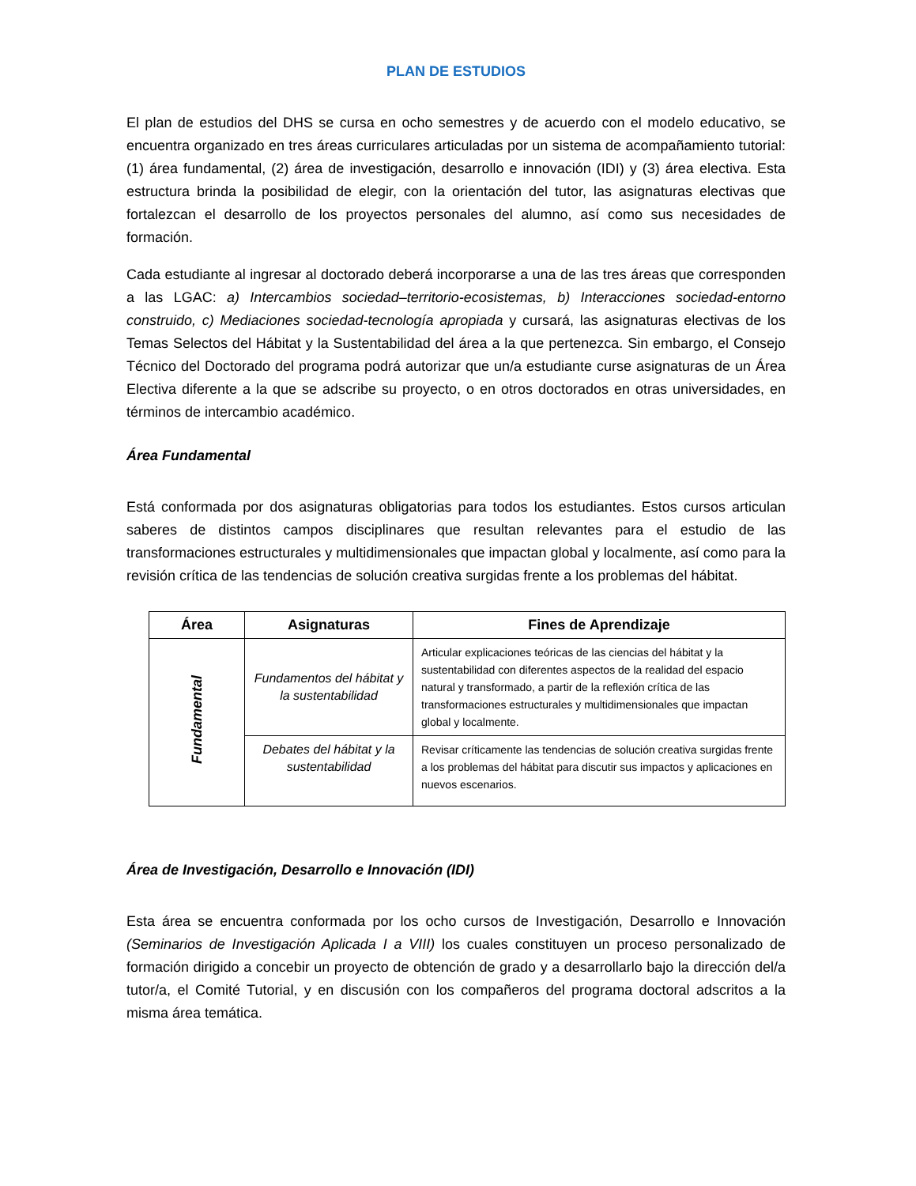PLAN DE ESTUDIOS
El plan de estudios del DHS se cursa en ocho semestres y de acuerdo con el modelo educativo, se encuentra organizado en tres áreas curriculares articuladas por un sistema de acompañamiento tutorial: (1) área fundamental, (2) área de investigación, desarrollo e innovación (IDI) y (3) área electiva. Esta estructura brinda la posibilidad de elegir, con la orientación del tutor, las asignaturas electivas que fortalezcan el desarrollo de los proyectos personales del alumno, así como sus necesidades de formación.
Cada estudiante al ingresar al doctorado deberá incorporarse a una de las tres áreas que corresponden a las LGAC: a) Intercambios sociedad–territorio-ecosistemas, b) Interacciones sociedad-entorno construido, c) Mediaciones sociedad-tecnología apropiada y cursará, las asignaturas electivas de los Temas Selectos del Hábitat y la Sustentabilidad del área a la que pertenezca. Sin embargo, el Consejo Técnico del Doctorado del programa podrá autorizar que un/a estudiante curse asignaturas de un Área Electiva diferente a la que se adscribe su proyecto, o en otros doctorados en otras universidades, en términos de intercambio académico.
Área Fundamental
Está conformada por dos asignaturas obligatorias para todos los estudiantes. Estos cursos articulan saberes de distintos campos disciplinares que resultan relevantes para el estudio de las transformaciones estructurales y multidimensionales que impactan global y localmente, así como para la revisión crítica de las tendencias de solución creativa surgidas frente a los problemas del hábitat.
| Área | Asignaturas | Fines de Aprendizaje |
| --- | --- | --- |
| Fundamental | Fundamentos del hábitat y la sustentabilidad | Articular explicaciones teóricas de las ciencias del hábitat y la sustentabilidad con diferentes aspectos de la realidad del espacio natural y transformado, a partir de la reflexión crítica de las transformaciones estructurales y multidimensionales que impactan global y localmente. |
| | Debates del hábitat y la sustentabilidad | Revisar críticamente las tendencias de solución creativa surgidas frente a los problemas del hábitat para discutir sus impactos y aplicaciones en nuevos escenarios. |
Área de Investigación, Desarrollo e Innovación (IDI)
Esta área se encuentra conformada por los ocho cursos de Investigación, Desarrollo e Innovación (Seminarios de Investigación Aplicada I a VIII) los cuales constituyen un proceso personalizado de formación dirigido a concebir un proyecto de obtención de grado y a desarrollarlo bajo la dirección del/a tutor/a, el Comité Tutorial, y en discusión con los compañeros del programa doctoral adscritos a la misma área temática.